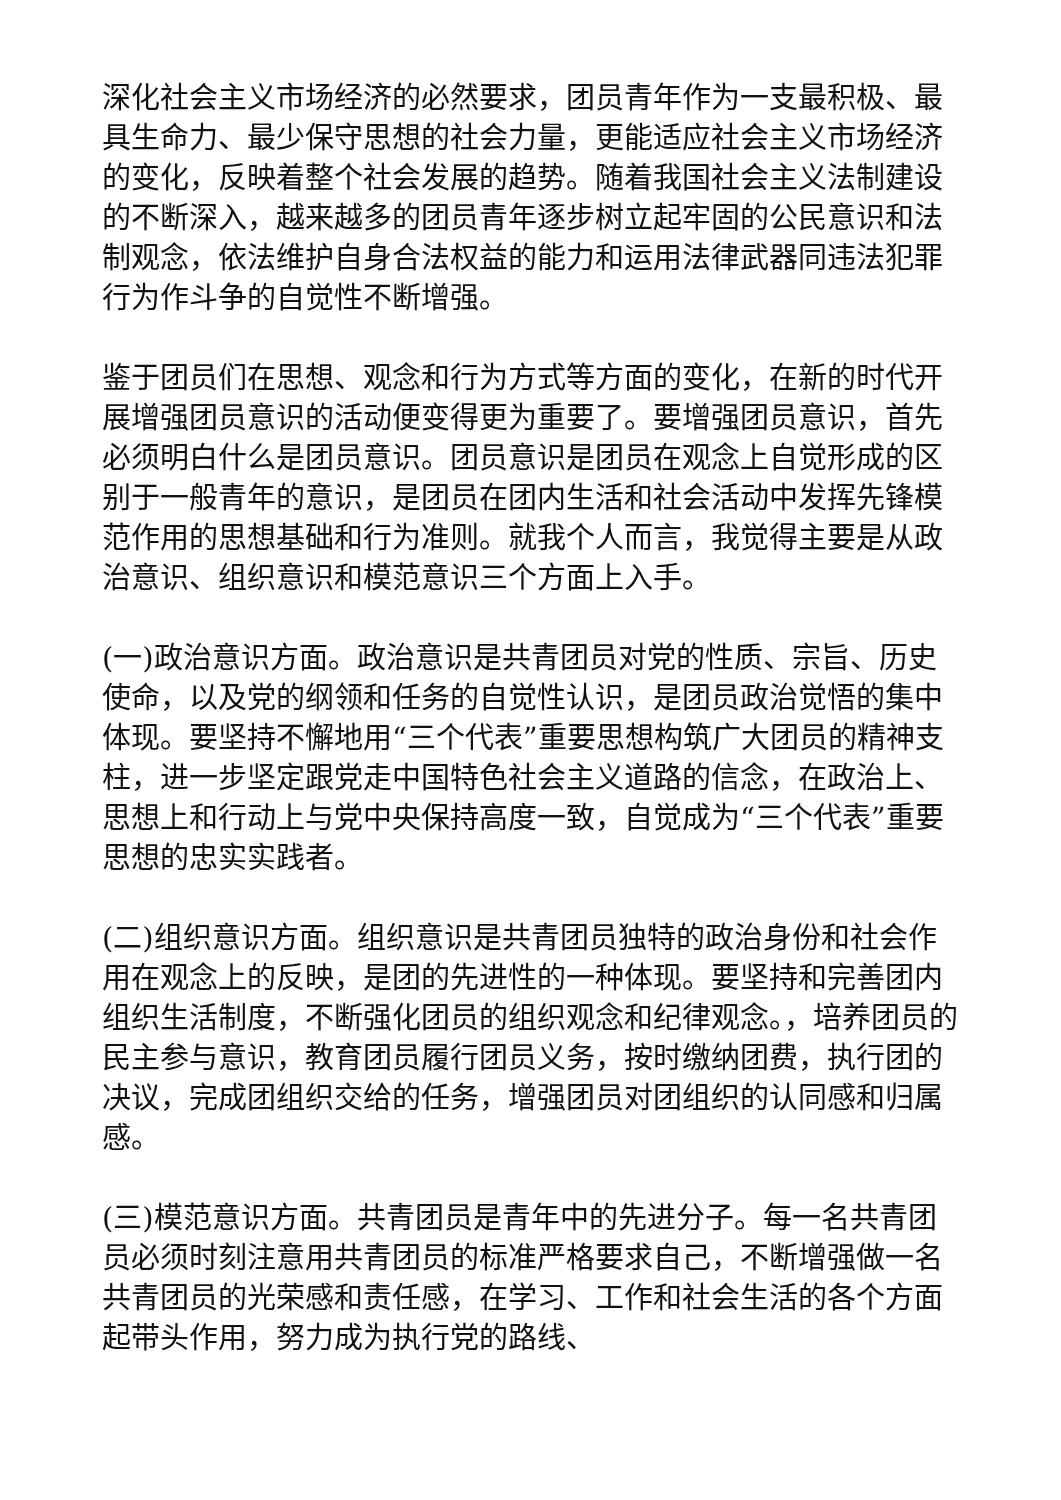深化社会主义市场经济的必然要求，团员青年作为一支最积极、最具生命力、最少保守思想的社会力量，更能适应社会主义市场经济的变化，反映着整个社会发展的趋势。随着我国社会主义法制建设的不断深入，越来越多的团员青年逐步树立起牢固的公民意识和法制观念，依法维护自身合法权益的能力和运用法律武器同违法犯罪行为作斗争的自觉性不断增强。
鉴于团员们在思想、观念和行为方式等方面的变化，在新的时代开展增强团员意识的活动便变得更为重要了。要增强团员意识，首先必须明白什么是团员意识。团员意识是团员在观念上自觉形成的区别于一般青年的意识，是团员在团内生活和社会活动中发挥先锋模范作用的思想基础和行为准则。就我个人而言，我觉得主要是从政治意识、组织意识和模范意识三个方面上入手。
(一)政治意识方面。政治意识是共青团员对党的性质、宗旨、历史使命，以及党的纲领和任务的自觉性认识，是团员政治觉悟的集中体现。要坚持不懈地用“三个代表”重要思想构筑广大团员的精神支柱，进一步坚定跟党走中国特色社会主义道路的信念，在政治上、思想上和行动上与党中央保持高度一致，自觉成为“三个代表”重要思想的忠实实践者。
(二)组织意识方面。组织意识是共青团员独特的政治身份和社会作用在观念上的反映，是团的先进性的一种体现。要坚持和完善团内组织生活制度，不断强化团员的组织观念和纪律观念。，培养团员的民主参与意识，教育团员履行团员义务，按时缴纳团费，执行团的决议，完成团组织交给的任务，增强团员对团组织的认同感和归属感。
(三)模范意识方面。共青团员是青年中的先进分子。每一名共青团员必须时刻注意用共青团员的标准严格要求自己，不断增强做一名共青团员的光荣感和责任感，在学习、工作和社会生活的各个方面起带头作用，努力成为执行党的路线、